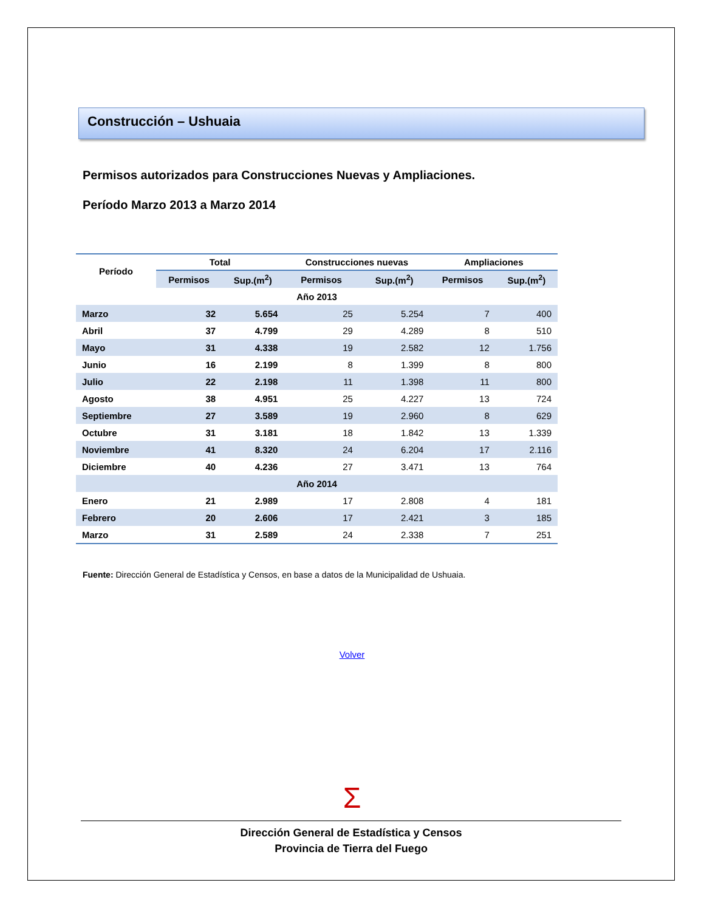Construcción – Ushuaia
Permisos autorizados para Construcciones Nuevas y Ampliaciones.
Período Marzo 2013 a Marzo 2014
| Período | Total | | Construcciones nuevas | | Ampliaciones | |
| --- | --- | --- | --- | --- | --- | --- |
| | Permisos | Sup.(m<sup>2</sup>) | Permisos | Sup.(m<sup>2</sup>) | Permisos | Sup.(m<sup>2</sup>) |
| Año 2013 | | | | | | |
| Marzo | 32 | 5.654 | 25 | 5.254 | 7 | 400 |
| Abril | 37 | 4.799 | 29 | 4.289 | 8 | 510 |
| Mayo | 31 | 4.338 | 19 | 2.582 | 12 | 1.756 |
| Junio | 16 | 2.199 | 8 | 1.399 | 8 | 800 |
| Julio | 22 | 2.198 | 11 | 1.398 | 11 | 800 |
| Agosto | 38 | 4.951 | 25 | 4.227 | 13 | 724 |
| Septiembre | 27 | 3.589 | 19 | 2.960 | 8 | 629 |
| Octubre | 31 | 3.181 | 18 | 1.842 | 13 | 1.339 |
| Noviembre | 41 | 8.320 | 24 | 6.204 | 17 | 2.116 |
| Diciembre | 40 | 4.236 | 27 | 3.471 | 13 | 764 |
| Año 2014 | | | | | | |
| Enero | 21 | 2.989 | 17 | 2.808 | 4 | 181 |
| Febrero | 20 | 2.606 | 17 | 2.421 | 3 | 185 |
| Marzo | 31 | 2.589 | 24 | 2.338 | 7 | 251 |
Fuente: Dirección General de Estadística y Censos, en base a datos de la Municipalidad de Ushuaia.
Volver
Σ
Dirección General de Estadística y Censos
Provincia de Tierra del Fuego